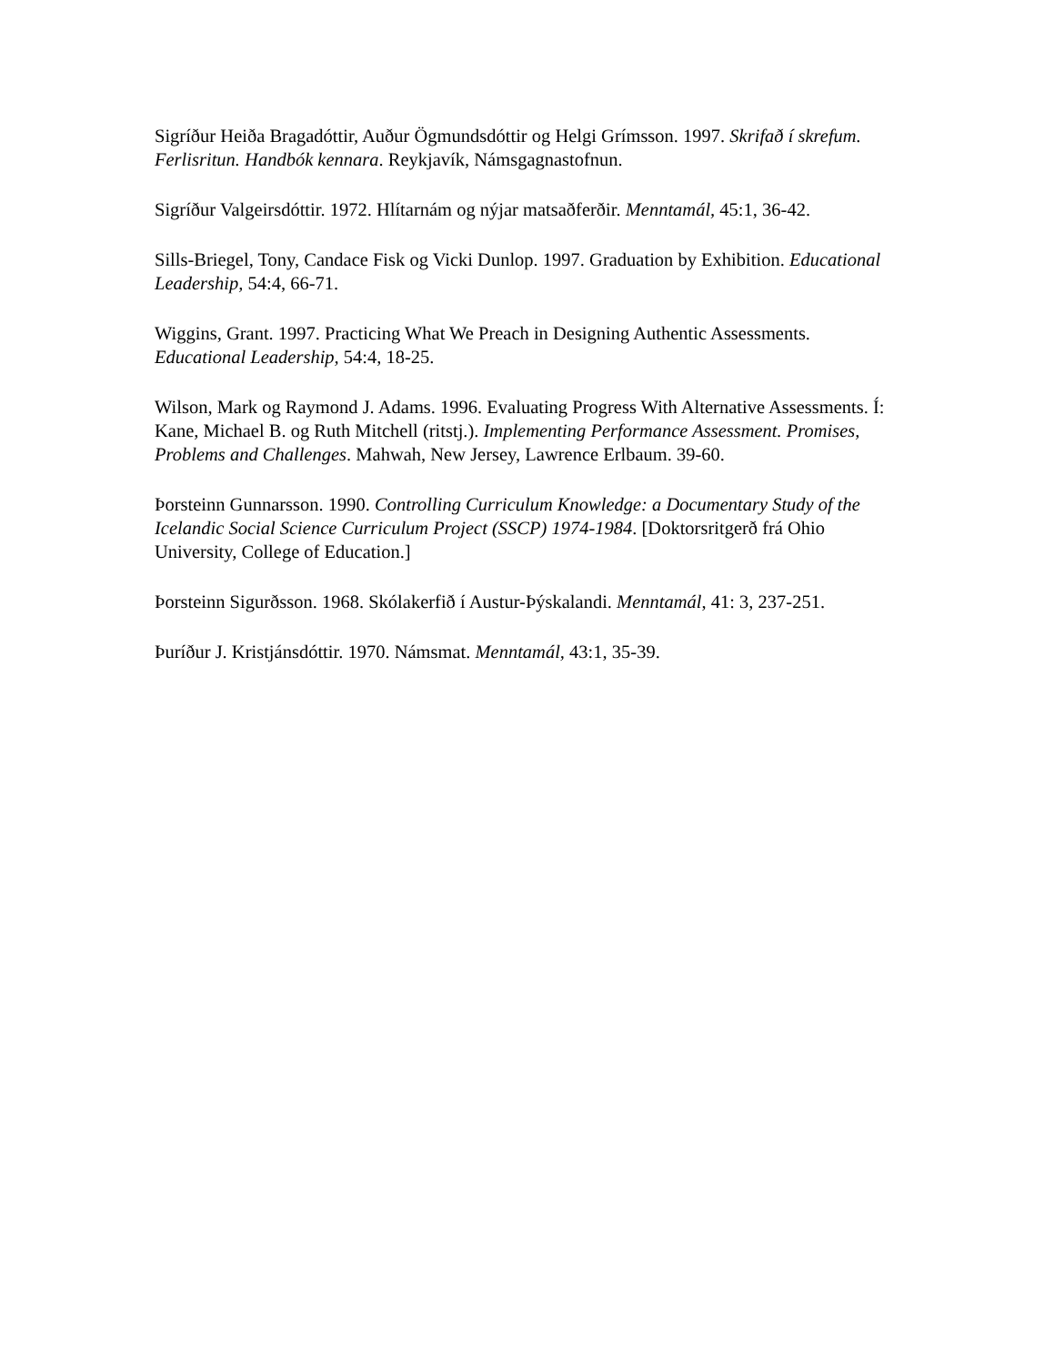Sigríður Heiða Bragadóttir, Auður Ögmundsdóttir og Helgi Grímsson. 1997. Skrifað í skrefum. Ferlisritun. Handbók kennara. Reykjavík, Námsgagnastofnun.
Sigríður Valgeirsdóttir. 1972. Hlítarnám og nýjar matsaðferðir. Menntamál, 45:1, 36-42.
Sills-Briegel, Tony, Candace Fisk og Vicki Dunlop. 1997. Graduation by Exhibition. Educational Leadership, 54:4, 66-71.
Wiggins, Grant. 1997. Practicing What We Preach in Designing Authentic Assessments. Educational Leadership, 54:4, 18-25.
Wilson, Mark og Raymond J. Adams. 1996. Evaluating Progress With Alternative Assessments. Í: Kane, Michael B. og Ruth Mitchell (ritstj.). Implementing Performance Assessment. Promises, Problems and Challenges. Mahwah, New Jersey, Lawrence Erlbaum. 39-60.
Þorsteinn Gunnarsson. 1990. Controlling Curriculum Knowledge: a Documentary Study of the Icelandic Social Science Curriculum Project (SSCP) 1974-1984. [Doktorsritgerð frá Ohio University, College of Education.]
Þorsteinn Sigurðsson. 1968. Skólakerfið í Austur-Þýskalandi. Menntamál, 41: 3, 237-251.
Þuríður J. Kristjánsdóttir. 1970. Námsmat. Menntamál, 43:1, 35-39.